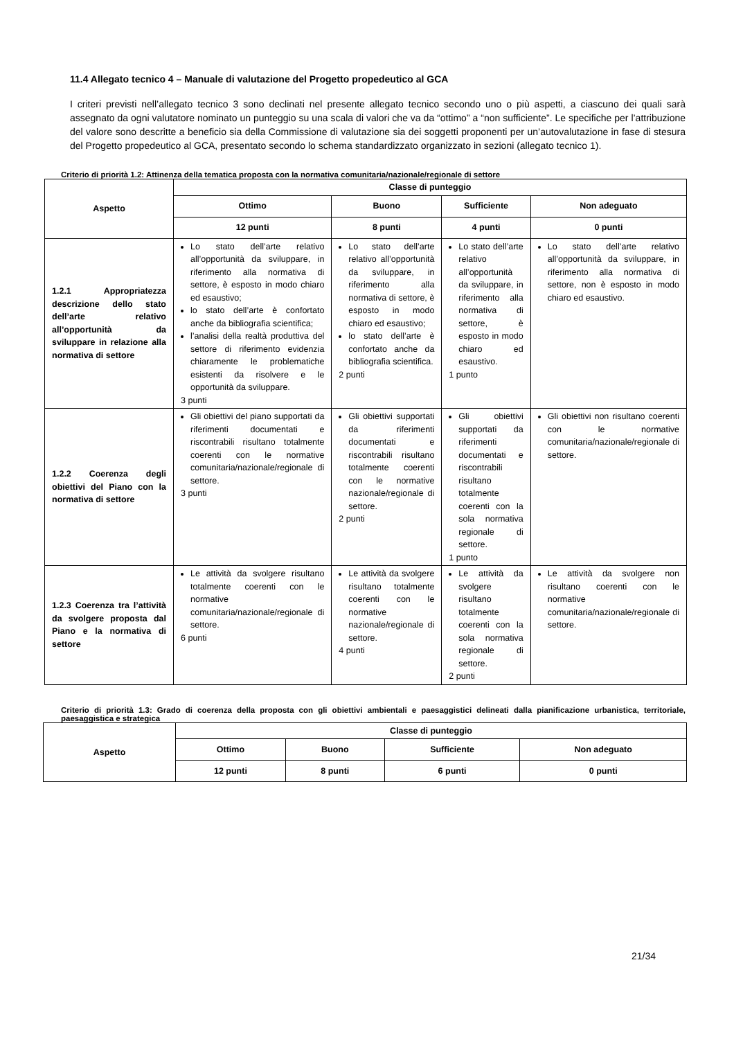11.4 Allegato tecnico 4 – Manuale di valutazione del Progetto propedeutico al GCA
I criteri previsti nell’allegato tecnico 3 sono declinati nel presente allegato tecnico secondo uno o più aspetti, a ciascuno dei quali sarà assegnato da ogni valutatore nominato un punteggio su una scala di valori che va da “ottimo” a “non sufficiente”. Le specifiche per l’attribuzione del valore sono descritte a beneficio sia della Commissione di valutazione sia dei soggetti proponenti per un’autovalutazione in fase di stesura del Progetto propedeutico al GCA, presentato secondo lo schema standardizzato organizzato in sezioni (allegato tecnico 1).
Criterio di priorità 1.2: Attinenza della tematica proposta con la normativa comunitaria/nazionale/regionale di settore
| Aspetto | Classe di punteggio | | | |
| --- | --- | --- | --- | --- |
| | Ottimo | Buono | Sufficiente | Non adeguato |
| | 12 punti | 8 punti | 4 punti | 0 punti |
| 1.2.1 Appropriatezza descrizione dello stato dell’arte relativo all’opportunità da sviluppare in relazione alla normativa di settore | Lo stato dell’arte relativo all’opportunità da sviluppare, in riferimento alla normativa di settore, è esposto in modo chiaro ed esaustivo; lo stato dell’arte è confortato anche da bibliografia scientifica; l’analisi della realtà produttiva del settore di riferimento evidenzia chiaramente le problematiche esistenti da risolvere e le opportunità da sviluppare. 3 punti | Lo stato dell’arte relativo all’opportunità da sviluppare, in riferimento alla normativa di settore, è esposto in modo chiaro ed esaustivo; lo stato dell’arte è confortato anche da bibliografia scientifica. 2 punti | Lo stato dell’arte relativo all’opportunità da sviluppare, in riferimento alla normativa di settore, è esposto in modo chiaro ed esaustivo. 1 punto | Lo stato dell’arte relativo all’opportunità da sviluppare, in riferimento alla normativa di settore, non è esposto in modo chiaro ed esaustivo. |
| 1.2.2 Coerenza degli obiettivi del Piano con la normativa di settore | Gli obiettivi del piano supportati da riferimenti documentati e riscontrabili risultano totalmente coerenti con le normative comunitaria/nazionale/regionale di settore. 3 punti | Gli obiettivi supportati da riferimenti documentati e riscontrabili risultano totalmente coerenti con le normative nazionale/regionale di settore. 2 punti | Gli obiettivi supportati da riferimenti documentati e riscontrabili risultano totalmente coerenti con la sola normativa regionale di settore. 1 punto | Gli obiettivi non risultano coerenti con le normative comunitaria/nazionale/regionale di settore. |
| 1.2.3 Coerenza tra l’attività da svolgere proposta dal Piano e la normativa di settore | Le attività da svolgere risultano totalmente coerenti con le normative comunitaria/nazionale/regionale di settore. 6 punti | Le attività da svolgere risultano totalmente coerenti con le normative nazionale/regionale di settore. 4 punti | Le attività da svolgere risultano totalmente coerenti con la sola normativa regionale di settore. 2 punti | Le attività da svolgere non risultano coerenti con le normative comunitaria/nazionale/regionale di settore. |
Criterio di priorità 1.3: Grado di coerenza della proposta con gli obiettivi ambientali e paesaggistici delineati dalla pianificazione urbanistica, territoriale, paesaggistica e strategica
| Aspetto | Classe di punteggio | | | |
| --- | --- | --- | --- | --- |
| | Ottimo | Buono | Sufficiente | Non adeguato |
| | 12 punti | 8 punti | 6 punti | 0 punti |
21/34